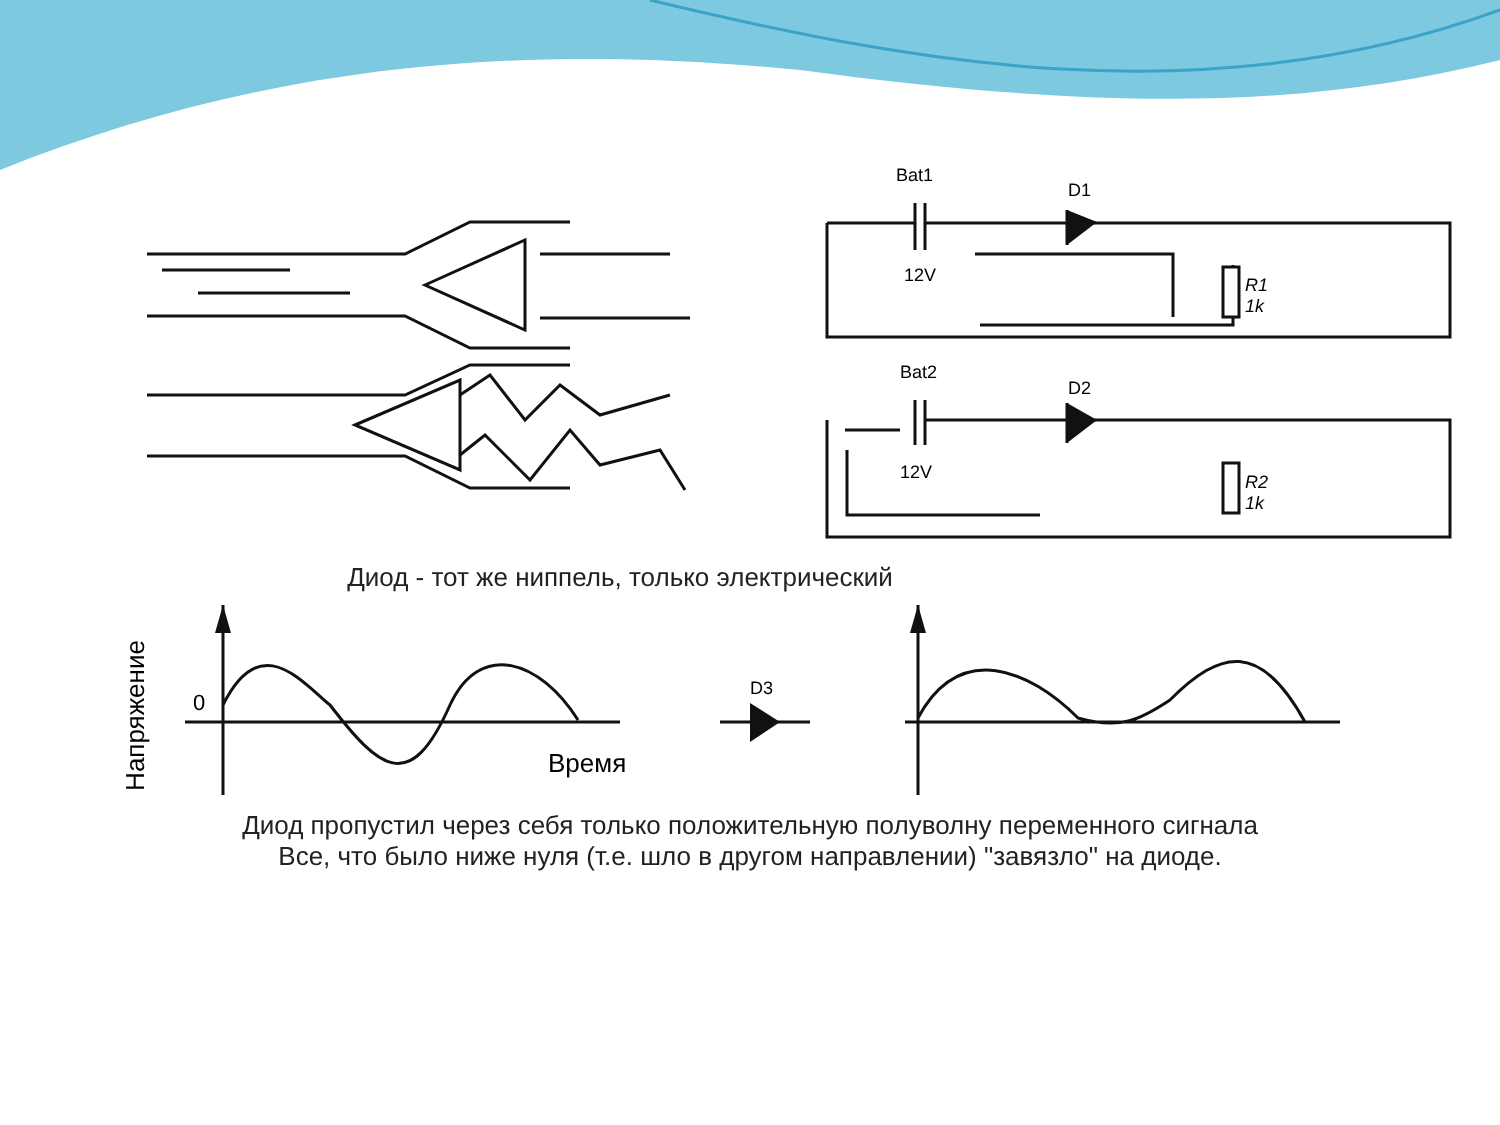Bat1
D1
12V
R1
1k
Bat2
D2
12V
R2
1k
D3
0
Время
Напряжение
Диод - тот же ниппель, только электрический
Диод пропустил через себя только положительную полуволну переменного сигнала
Все, что было ниже нуля (т.е. шло в другом направлении) "завязло" на диоде.